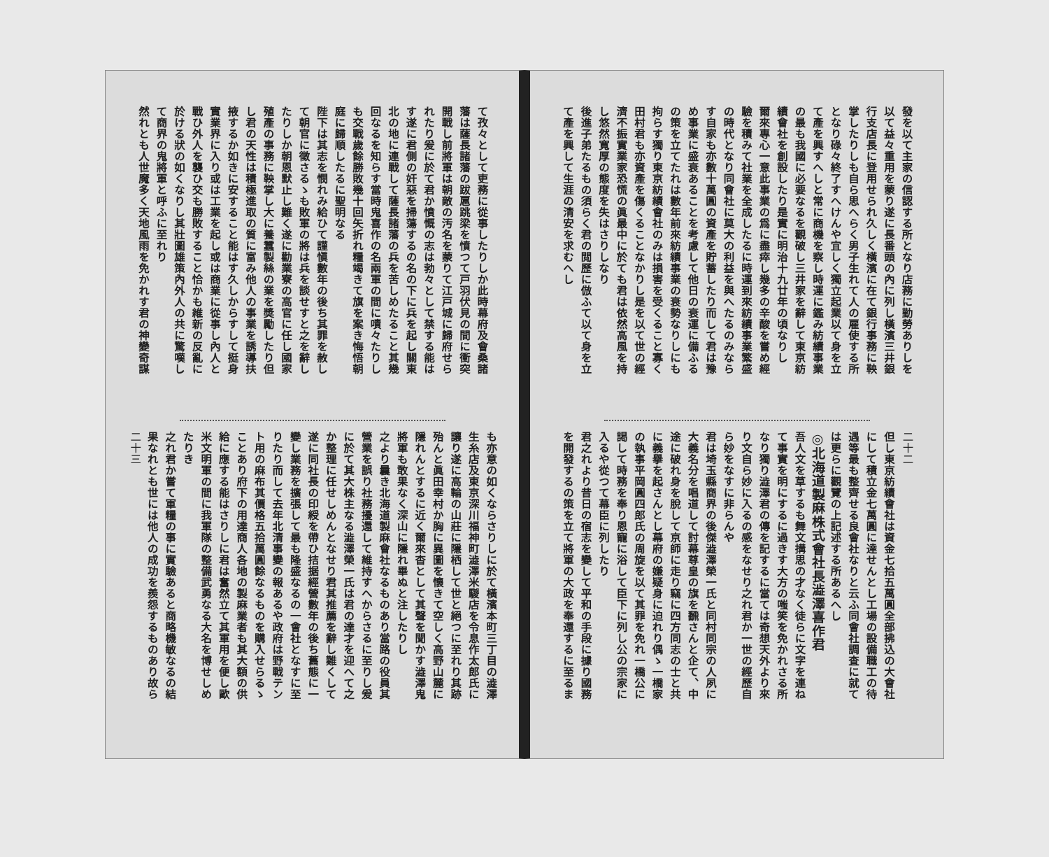發を以て主家の信認する所となり店務に勤勞ありしを
以て益々重用を蒙り遂に長番頭の內に列し橫濱三井銀
行支店長に登用せられ久しく橫濱に在て銀行事務に鞅
掌したりしも自ら思へらく男子生れて人の雇使する所
となり碌々終了すへけんや宜しく獨立起業以て身を立
て產を興すへしと常に商機を察し時運に鑑み紡績事業
の最も我國に必要なるを觀破し三井家を辭して東京紡
績會社を創設したり是實に明治十九廿年の頃なりし
爾來專心一意此事業の爲に盡瘁し幾多の辛酸を嘗め經
驗を積みて社業を全成したるに時運到來紡績事業繁盛
の時代となり同會社に莫大の利益を與へたるのみなら
す自家も亦數十萬圓の資產を貯蓄したり而して君は豫
め事業に盛衰あることを考慮して他日の衰運に備ふる
の策を立てたれは數年前來紡績事業の衰勢なりしにも
拘らす獨り東京紡績會社のみは損害を受くること寡く
田村君も亦資產を傷くることなかりし是を以て世の經
濟不振實業家恐慌の眞最中に於ても君は依然高風を持
し悠然寬厚の態度を失はさりしなり
後進子弟たるもの須らく君の閲歷に倣ふて以て身を立
て產を興して生涯の清安を求むへし
二十二
但し東京紡績會社は資金七拾五萬圓全部拂込の大會社
にして積立金七萬圓に達せんとし工場の設備職工の待
遇等最も整齊せる良會社なりと云ふ同會社調査に就て
は更らに觀覽の上記述する所あるへし
◎北海道製麻株式會社長澁澤喜作君
吾人文を草するも舞文搆思の才なく徒らに文字を連ね
て事實を明にするに過きす大方の嗤笑を免かれさる所
なり獨り澁澤君の傳を記するに當ては奇想天外より來
り文自ら妙に入るの感をなせり之れ君か一世の經歷自
ら妙をなすに非らんや
君は埼玉縣商界の後傑澁澤榮一氏と同村同宗の人夙に
大義名分を唱道して討幕尊皇の旗を飜さんと企て、中
途に破れ身を脫して京師に走り竊に四方同志の士と共
に義擧を起さんとし幕府の嫌疑身に迫れり偶ゝ一橋家
の執事平岡圓四郎氏の周旋を以て其罪を免れ一橋公に
謁して時務を奉り恩寵に浴して臣下に列し公の宗家に
入るや從つて幕臣に列したり
君之れより昔日の宿志を變して平和の手段に據り國務
を開發するの策を立て將軍の大政を奉還するに至るま
て孜々として吏務に從事したりしか此時幕府及會桑諸
藩は薩長諸藩の跋扈跳梁を憤つて戸羽伏見の間に衝突
開戰し前將軍は朝敵の汚名を蒙りて江戸城に歸府せら
れたり爰に於て君か憤慨の志は勃々として禁する能は
す遂に君側の奸惡を掃蕩するの名の下に兵を起し關東
北の地に連戰して薩長諸藩の兵を苦しめたること其幾
回なるを知らす當時鬼喜作の名兩軍の間に嘖々たりし
も交戰歲餘勝敗幾十回矢折れ糧竭きて旗を案き悔悟朝
庭に歸順したるに聖明なる
陛下は其志を憫れみ給ひて謹愼數年の後ち其罪を赦し
て朝官に徵さるゝも敗軍の將は兵を談せすと之を辭し
たりしか朝恩默止し難く遂に勸業寮の高官に任し國家
殖產の事務に鞅掌し大に養蠶製絲の業を奬勵したり但
し君の天性は積極進取の質に富み他人の事業を誘導扶
掖するか如きに安すること能はす久しからすして挺身
實業界に入り或は工業を起し或は商業に從事し內人と
戰ひ外人を襲ひ交も勝敗すること恰かも維新の反亂に
於ける狀の如くなりし其壯圖雄策內外人の共に驚嘆し
て商界の鬼將軍と呼ふに至れり
然れとも人世魔多く天地風雨を免かれす君の神變奇謀
も亦意の如くならさりしに於て橫濱本町三丁目の澁澤
生糸店及東京深川福神町澁澤米騣店を令息作太郎氏に
讓り遂に高輪の山莊に隱栖して世と絕つに至れり其跡
殆んと眞田幸村か胸に異圖を懷きて空しく高野山麓に
隱れんとするに近く爾來杳として其聲を聞かす澁澤鬼
將軍も敢果なく深山に隱れ畢ぬと注したりし
之より曩き北海道製麻會社なるものあり當路の役員其
營業を誤り社務擾還して維持すへからさるに至りし爰
に於て其大株主なる澁澤榮一氏は君の達才を迎へて之
か整理に任せしめんとなせり君其推薦を辭し難くして
遂に同社長の印綬を帶ひ拮据經營數年の後ち舊態に一
變し業務を擴張して最も隆盛なるの一會社となすに至
りたり而して去年北清事變の報あるや政府は野戰テン
ト用の麻布其價格五拾萬圓餘なるものを購入せらるゝ
ことあり府下の用達商人各地の製麻業者も其大額の供
給に應する能はさりしに君は奮然立て其軍用を便し歐
米文明軍の間に我軍隊の整備武勇なる大名を博せしめ
たりき
之れ君か嘗て軍糧の事に實驗あると商略機敏なるの結
果なれとも世には他人の成功を羨怨するものあり故ら
二十三